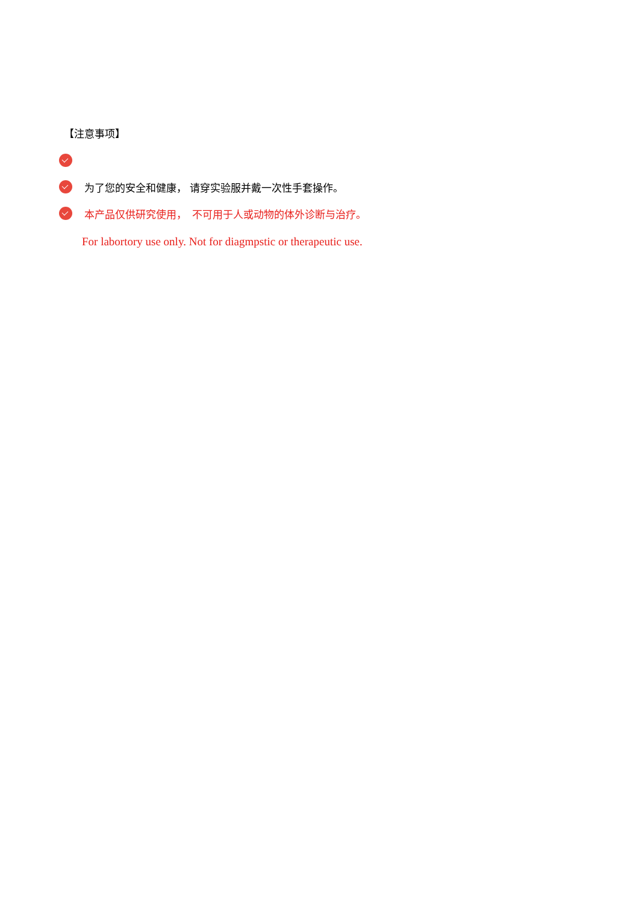【注意事项】
为了您的安全和健康， 请穿实验服并戴一次性手套操作。
本产品仅供研究使用，　不可用于人或动物的体外诊断与治疗。
For labortory use only. Not for diagmpstic or therapeutic use.